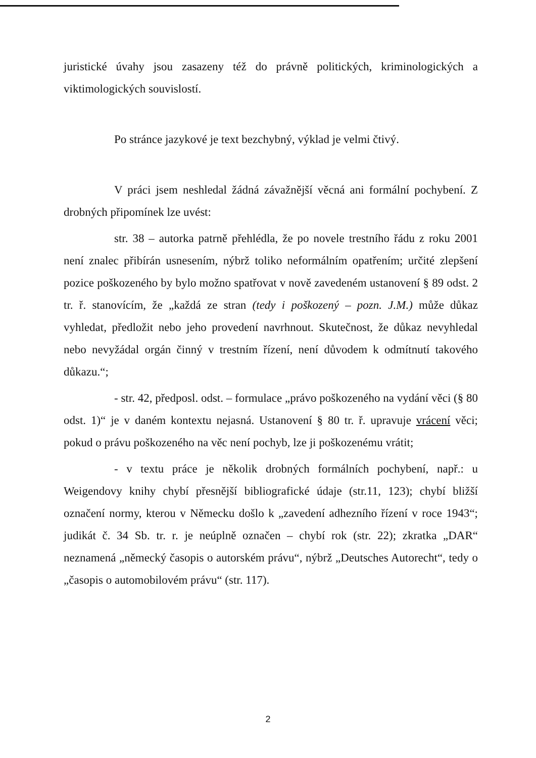juristické úvahy jsou zasazeny též do právně politických, kriminologických a viktimologických souvislostí.
Po stránce jazykové je text bezchybný, výklad je velmi čtivý.
V práci jsem neshledal žádná závažnější věcná ani formální pochybení. Z drobných připomínek lze uvést:
str. 38 – autorka patrně přehlédla, že po novele trestního řádu z roku 2001 není znalec přibírán usnesením, nýbrž toliko neformálním opatřením; určité zlepšení pozice poškozeného by bylo možno spatřovat v nově zavedeném ustanovení § 89 odst. 2 tr. ř. stanovícím, že „každá ze stran (tedy i poškozený – pozn. J.M.) může důkaz vyhledat, předložit nebo jeho provedení navrhnout. Skutečnost, že důkaz nevyhledal nebo nevyžádal orgán činný v trestním řízení, není důvodem k odmítnutí takového důkazu.“;
- str. 42, předposl. odst. – formulace „právo poškozeného na vydání věci (§ 80 odst. 1)“ je v daném kontextu nejasná. Ustanovení § 80 tr. ř. upravuje vrácení věci; pokud o právu poškozeného na věc není pochyb, lze ji poškozenému vrátit;
- v textu práce je několik drobných formálních pochybení, např.: u Weigendovy knihy chybí přesnější bibliografické údaje (str.11, 123); chybí bližší označení normy, kterou v Německu došlo k „zavedení adhezního řízení v roce 1943“; judikát č. 34 Sb. tr. r. je neúplně označen – chybí rok (str. 22); zkratka „DAR“ neznamená „německý časopis o autorském právu“, nýbrž „Deutsches Autorecht“, tedy o „časopis o automobilovém právu“ (str. 117).
2